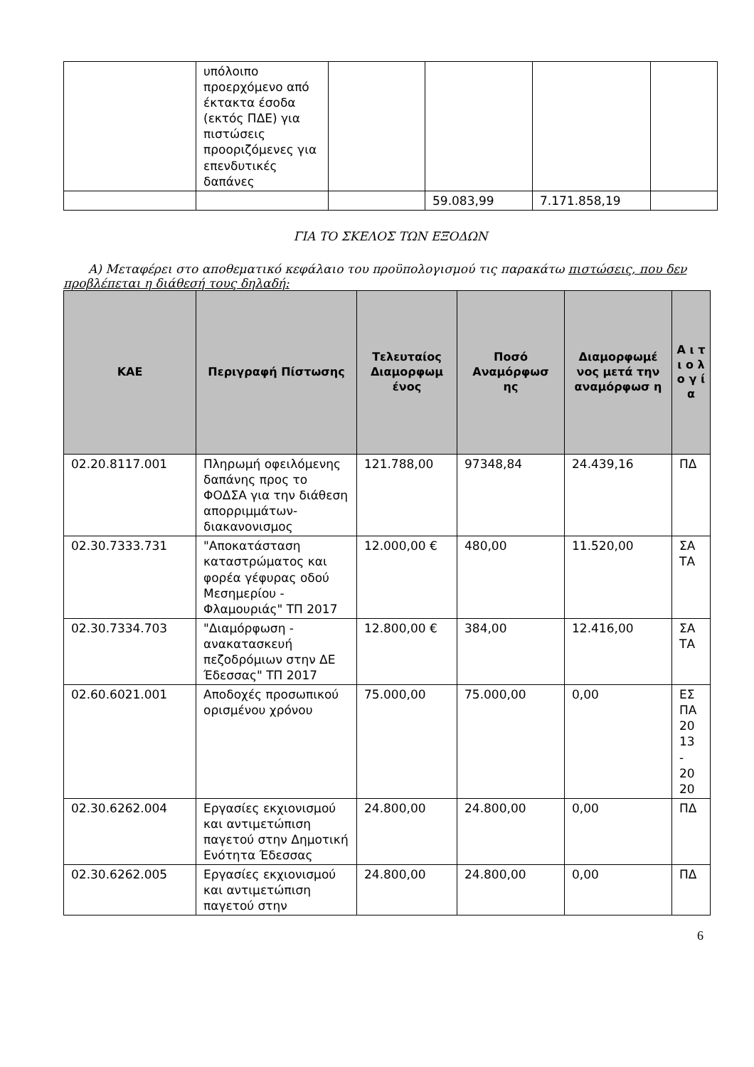| | υπόλοιπο προερχόμενο από έκτακτα έσοδα (εκτός ΠΔΕ) για πιστώσεις προοριζόμενες για επενδυτικές δαπάνες | | | | |
| | | | 59.083,99 | 7.171.858,19 | |
ΓΙΑ ΤΟ ΣΚΕΛΟΣ ΤΩΝ ΕΞΟΔΩΝ
Α) Μεταφέρει στο αποθεματικό κεφάλαιο του προϋπολογισμού τις παρακάτω πιστώσεις, που δεν προβλέπεται η διάθεσή τους δηλαδή:
| ΚΑΕ | Περιγραφή Πίστωσης | Τελευταίος Διαμορφωμ ένος | Ποσό Αναμόρφωσ ης | Διαμορφωμέ νος μετά την αναμόρφωσ η | Α ι τ ι ο λ ο γ ί α |
| --- | --- | --- | --- | --- | --- |
| 02.20.8117.001 | Πληρωμή οφειλόμενης δαπάνης προς το ΦΟΔΣΑ για την διάθεση απορριμμάτων-διακανονισμος | 121.788,00 | 97348,84 | 24.439,16 | ΠΔ |
| 02.30.7333.731 | "Αποκατάσταση καταστρώματος και φορέα γέφυρας οδού Μεσημερίου - Φλαμουριάς" ΤΠ 2017 | 12.000,00 € | 480,00 | 11.520,00 | ΣΑ ΤΑ |
| 02.30.7334.703 | "Διαμόρφωση - ανακατασκευή πεζοδρόμιων στην ΔΕ Έδεσσας" ΤΠ 2017 | 12.800,00 € | 384,00 | 12.416,00 | ΣΑ ΤΑ |
| 02.60.6021.001 | Αποδοχές προσωπικού ορισμένου χρόνου | 75.000,00 | 75.000,00 | 0,00 | ΕΣ ΠΑ 20 13 - 20 20 |
| 02.30.6262.004 | Εργασίες εκχιονισμού και αντιμετώπιση παγετού στην Δημοτική Ενότητα Έδεσσας | 24.800,00 | 24.800,00 | 0,00 | ΠΔ |
| 02.30.6262.005 | Εργασίες εκχιονισμού και αντιμετώπιση παγετού στην | 24.800,00 | 24.800,00 | 0,00 | ΠΔ |
6